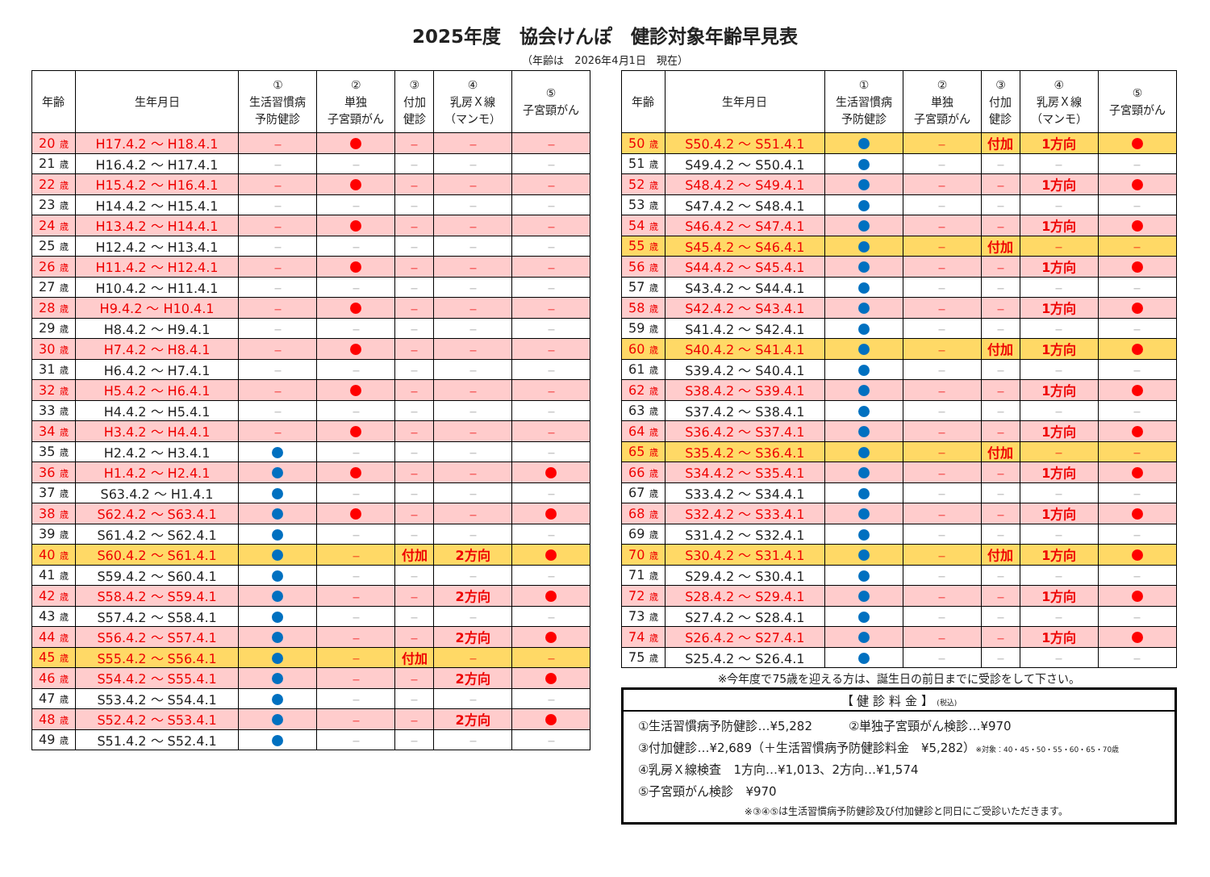2025年度　協会けんぽ　健診対象年齢早見表
（年齢は　2026年4月1日　現在）
| 年齢 | 生年月日 | ① 生活習慣病 予防健診 | ② 単独 子宮頸がん | ③ 付加 健診 | ④ 乳房Ｘ線 （マンモ） | ⑤ 子宮頸がん |
| --- | --- | --- | --- | --- | --- | --- |
| 20 歳 | H17.4.2 ～ H18.4.1 | － | | － | － | － |
| 21 歳 | H16.4.2 ～ H17.4.1 | － | － | － | － | － |
| 22 歳 | H15.4.2 ～ H16.4.1 | － | | － | － | － |
| 23 歳 | H14.4.2 ～ H15.4.1 | － | － | － | － | － |
| 24 歳 | H13.4.2 ～ H14.4.1 | － | | － | － | － |
| 25 歳 | H12.4.2 ～ H13.4.1 | － | － | － | － | － |
| 26 歳 | H11.4.2 ～ H12.4.1 | － | | － | － | － |
| 27 歳 | H10.4.2 ～ H11.4.1 | － | － | － | － | － |
| 28 歳 | H9.4.2 ～ H10.4.1 | － | | － | － | － |
| 29 歳 | H8.4.2 ～ H9.4.1 | － | － | － | － | － |
| 30 歳 | H7.4.2 ～ H8.4.1 | － | | － | － | － |
| 31 歳 | H6.4.2 ～ H7.4.1 | － | － | － | － | － |
| 32 歳 | H5.4.2 ～ H6.4.1 | － | | － | － | － |
| 33 歳 | H4.4.2 ～ H5.4.1 | － | － | － | － | － |
| 34 歳 | H3.4.2 ～ H4.4.1 | － | | － | － | － |
| 35 歳 | H2.4.2 ～ H3.4.1 | | － | － | － | － |
| 36 歳 | H1.4.2 ～ H2.4.1 | | | － | － | |
| 37 歳 | S63.4.2 ～ H1.4.1 | | － | － | － | － |
| 38 歳 | S62.4.2 ～ S63.4.1 | | | － | － | |
| 39 歳 | S61.4.2 ～ S62.4.1 | | － | － | － | － |
| 40 歳 | S60.4.2 ～ S61.4.1 | | － | 付加 | 2方向 | |
| 41 歳 | S59.4.2 ～ S60.4.1 | | － | － | － | － |
| 42 歳 | S58.4.2 ～ S59.4.1 | | － | － | 2方向 | |
| 43 歳 | S57.4.2 ～ S58.4.1 | | － | － | － | － |
| 44 歳 | S56.4.2 ～ S57.4.1 | | － | － | 2方向 | |
| 45 歳 | S55.4.2 ～ S56.4.1 | | － | 付加 | － | － |
| 46 歳 | S54.4.2 ～ S55.4.1 | | － | － | 2方向 | |
| 47 歳 | S53.4.2 ～ S54.4.1 | | － | － | － | － |
| 48 歳 | S52.4.2 ～ S53.4.1 | | － | － | 2方向 | |
| 49 歳 | S51.4.2 ～ S52.4.1 | | － | － | － | － |
| 年齢 | 生年月日 | ① 生活習慣病 予防健診 | ② 単独 子宮頸がん | ③ 付加 健診 | ④ 乳房Ｘ線 （マンモ） | ⑤ 子宮頸がん |
| --- | --- | --- | --- | --- | --- | --- |
| 50 歳 | S50.4.2 ～ S51.4.1 | | － | 付加 | 1方向 | |
| 51 歳 | S49.4.2 ～ S50.4.1 | | － | － | － | － |
| 52 歳 | S48.4.2 ～ S49.4.1 | | － | － | 1方向 | |
| 53 歳 | S47.4.2 ～ S48.4.1 | | － | － | － | － |
| 54 歳 | S46.4.2 ～ S47.4.1 | | － | － | 1方向 | |
| 55 歳 | S45.4.2 ～ S46.4.1 | | － | 付加 | － | － |
| 56 歳 | S44.4.2 ～ S45.4.1 | | － | － | 1方向 | |
| 57 歳 | S43.4.2 ～ S44.4.1 | | － | － | － | － |
| 58 歳 | S42.4.2 ～ S43.4.1 | | － | － | 1方向 | |
| 59 歳 | S41.4.2 ～ S42.4.1 | | － | － | － | － |
| 60 歳 | S40.4.2 ～ S41.4.1 | | － | 付加 | 1方向 | |
| 61 歳 | S39.4.2 ～ S40.4.1 | | － | － | － | － |
| 62 歳 | S38.4.2 ～ S39.4.1 | | － | － | 1方向 | |
| 63 歳 | S37.4.2 ～ S38.4.1 | | － | － | － | － |
| 64 歳 | S36.4.2 ～ S37.4.1 | | － | － | 1方向 | |
| 65 歳 | S35.4.2 ～ S36.4.1 | | － | 付加 | － | － |
| 66 歳 | S34.4.2 ～ S35.4.1 | | － | － | 1方向 | |
| 67 歳 | S33.4.2 ～ S34.4.1 | | － | － | － | － |
| 68 歳 | S32.4.2 ～ S33.4.1 | | － | － | 1方向 | |
| 69 歳 | S31.4.2 ～ S32.4.1 | | － | － | － | － |
| 70 歳 | S30.4.2 ～ S31.4.1 | | － | 付加 | 1方向 | |
| 71 歳 | S29.4.2 ～ S30.4.1 | | － | － | － | － |
| 72 歳 | S28.4.2 ～ S29.4.1 | | － | － | 1方向 | |
| 73 歳 | S27.4.2 ～ S28.4.1 | | － | － | － | － |
| 74 歳 | S26.4.2 ～ S27.4.1 | | － | － | 1方向 | |
| 75 歳 | S25.4.2 ～ S26.4.1 | | － | － | － | － |
※今年度で75歳を迎える方は、誕生日の前日までに受診をして下さい。
【 健 診 料 金 】 (税込)
①生活習慣病予防健診…¥5,282　　　②単独子宮頸がん検診…¥970
③付加健診…¥2,689（＋生活習慣病予防健診料金　¥5,282）※対象：40・45・50・55・60・65・70歳
④乳房Ｘ線検査　1方向…¥1,013、2方向…¥1,574
⑤子宮頸がん検診　¥970
※③④⑤は生活習慣病予防健診及び付加健診と同日にご受診いただきます。